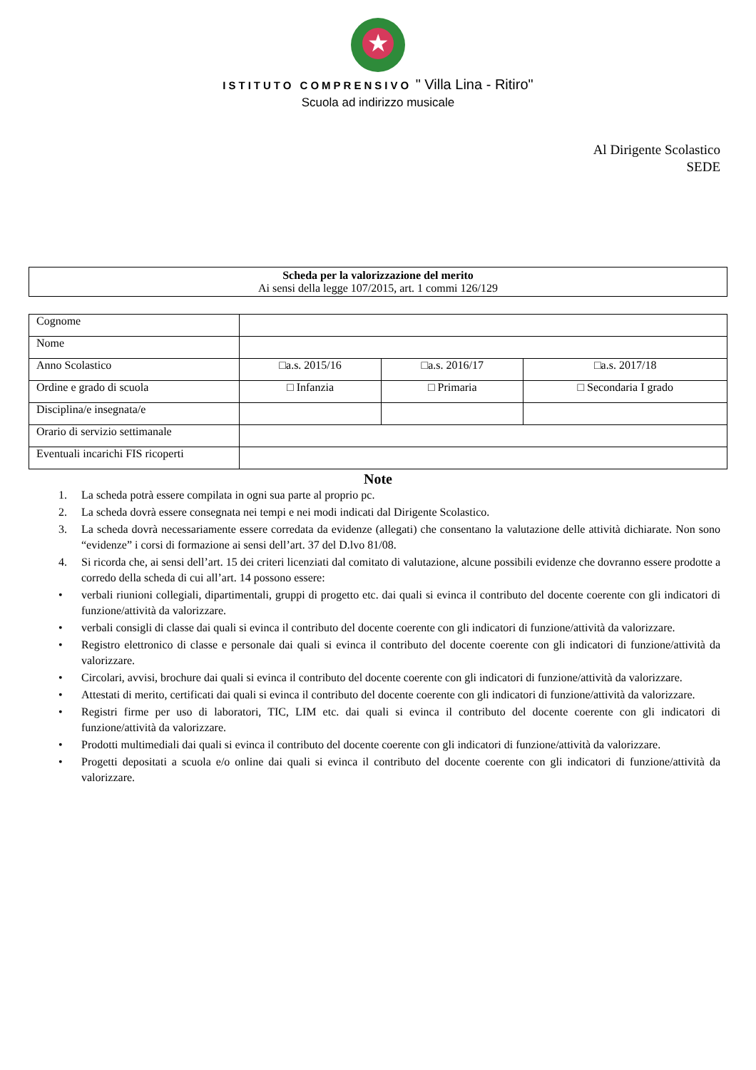★
ISTITUTO COMPRENSIVO " Villa Lina - Ritiro"
Scuola ad indirizzo musicale
Al Dirigente Scolastico
SEDE
Scheda per la valorizzazione del merito
Ai sensi della legge 107/2015, art. 1 commi 126/129
| Cognome | | | |
| Nome | | | |
| Anno Scolastico | □a.s. 2015/16 | □a.s. 2016/17 | □a.s. 2017/18 |
| Ordine e grado di scuola | □ Infanzia | □ Primaria | □ Secondaria I grado |
| Disciplina/e insegnata/e | | | |
| Orario di servizio settimanale | | | |
| Eventuali incarichi FIS ricoperti | | | |
Note
1. La scheda potrà essere compilata in ogni sua parte al proprio pc.
2. La scheda dovrà essere consegnata nei tempi e nei modi indicati dal Dirigente Scolastico.
3. La scheda dovrà necessariamente essere corredata da evidenze (allegati) che consentano la valutazione delle attività dichiarate. Non sono “evidenze” i corsi di formazione ai sensi dell’art. 37 del D.lvo 81/08.
4. Si ricorda che, ai sensi dell’art. 15 dei criteri licenziati dal comitato di valutazione, alcune possibili evidenze che dovranno essere prodotte a corredo della scheda di cui all’art. 14 possono essere:
• verbali riunioni collegiali, dipartimentali, gruppi di progetto etc. dai quali si evinca il contributo del docente coerente con gli indicatori di funzione/attività da valorizzare.
• verbali consigli di classe dai quali si evinca il contributo del docente coerente con gli indicatori di funzione/attività da valorizzare.
• Registro elettronico di classe e personale dai quali si evinca il contributo del docente coerente con gli indicatori di funzione/attività da valorizzare.
• Circolari, avvisi, brochure dai quali si evinca il contributo del docente coerente con gli indicatori di funzione/attività da valorizzare.
• Attestati di merito, certificati dai quali si evinca il contributo del docente coerente con gli indicatori di funzione/attività da valorizzare.
• Registri firme per uso di laboratori, TIC, LIM etc. dai quali si evinca il contributo del docente coerente con gli indicatori di funzione/attività da valorizzare.
• Prodotti multimediali dai quali si evinca il contributo del docente coerente con gli indicatori di funzione/attività da valorizzare.
• Progetti depositati a scuola e/o online dai quali si evinca il contributo del docente coerente con gli indicatori di funzione/attività da valorizzare.